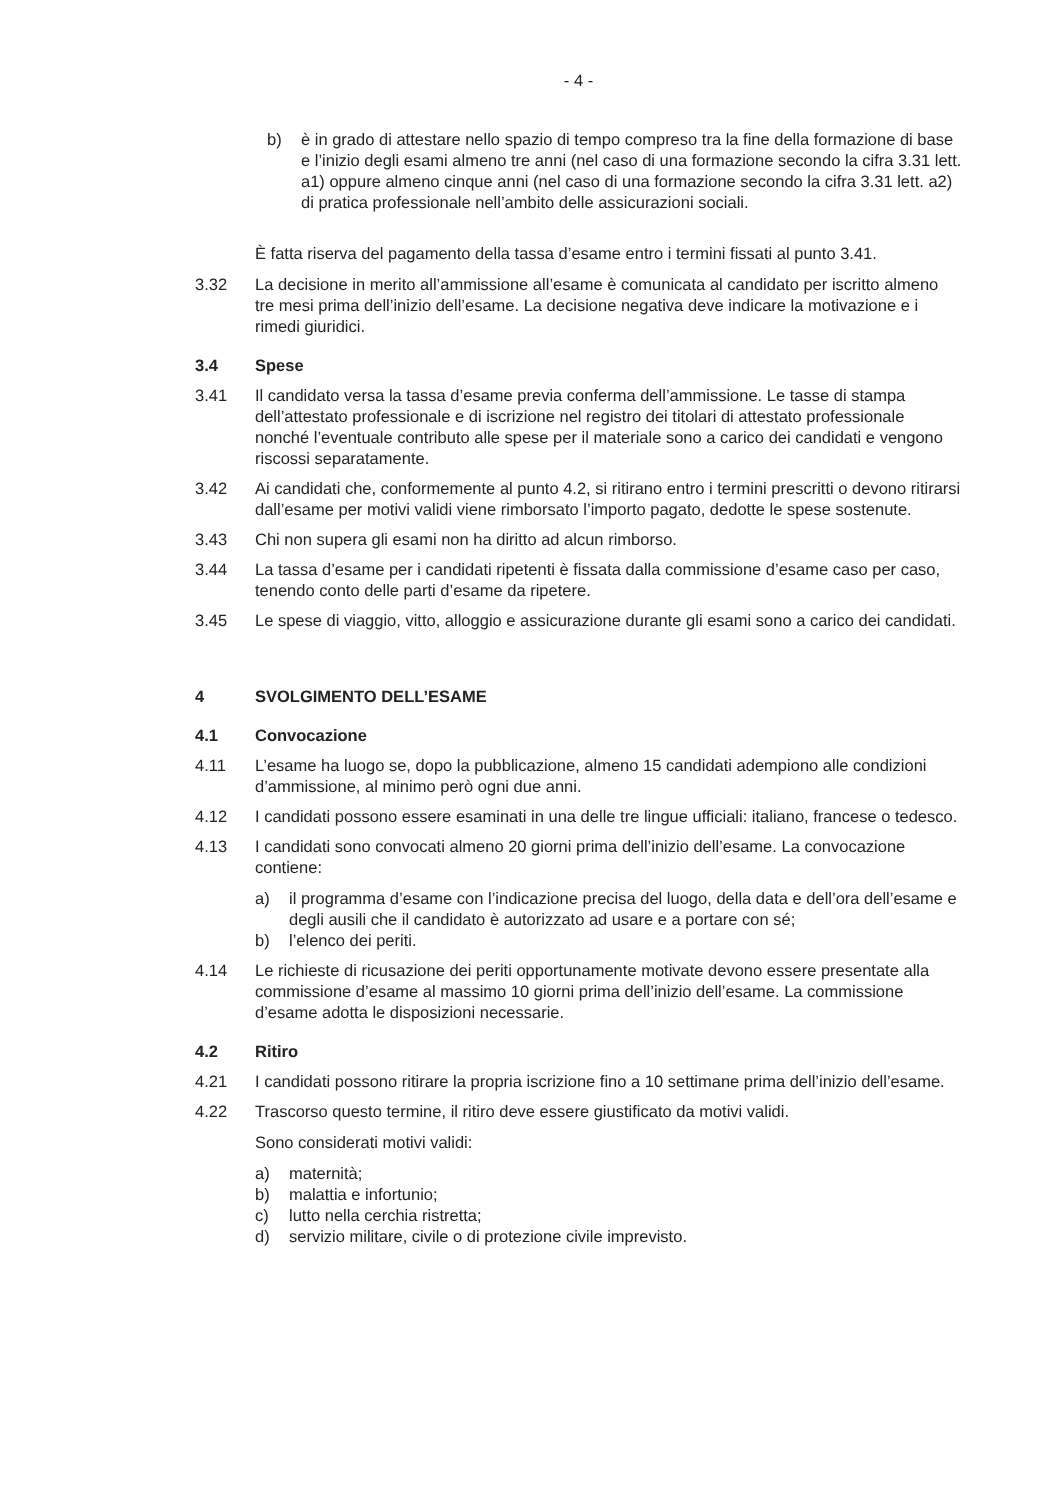- 4 -
b) è in grado di attestare nello spazio di tempo compreso tra la fine della formazione di base e l’inizio degli esami almeno tre anni (nel caso di una formazione secondo la cifra 3.31 lett. a1) oppure almeno cinque anni (nel caso di una formazione secondo la cifra 3.31 lett. a2) di pratica professionale nell’ambito delle assicurazioni sociali.
È fatta riserva del pagamento della tassa d’esame entro i termini fissati al punto 3.41.
3.32 La decisione in merito all’ammissione all’esame è comunicata al candidato per iscritto almeno tre mesi prima dell’inizio dell’esame. La decisione negativa deve indicare la motivazione e i rimedi giuridici.
3.4 Spese
3.41 Il candidato versa la tassa d’esame previa conferma dell’ammissione. Le tasse di stampa dell’attestato professionale e di iscrizione nel registro dei titolari di attestato professionale nonché l’eventuale contributo alle spese per il materiale sono a carico dei candidati e vengono riscossi separatamente.
3.42 Ai candidati che, conformemente al punto 4.2, si ritirano entro i termini prescritti o devono ritirarsi dall’esame per motivi validi viene rimborsato l’importo pagato, dedotte le spese sostenute.
3.43 Chi non supera gli esami non ha diritto ad alcun rimborso.
3.44 La tassa d’esame per i candidati ripetenti è fissata dalla commissione d’esame caso per caso, tenendo conto delle parti d’esame da ripetere.
3.45 Le spese di viaggio, vitto, alloggio e assicurazione durante gli esami sono a carico dei candidati.
4 SVOLGIMENTO DELL’ESAME
4.1 Convocazione
4.11 L’esame ha luogo se, dopo la pubblicazione, almeno 15 candidati adempiono alle condizioni d’ammissione, al minimo però ogni due anni.
4.12 I candidati possono essere esaminati in una delle tre lingue ufficiali: italiano, francese o tedesco.
4.13 I candidati sono convocati almeno 20 giorni prima dell’inizio dell’esame. La convocazione contiene:
a) il programma d’esame con l’indicazione precisa del luogo, della data e dell’ora dell’esame e degli ausili che il candidato è autorizzato ad usare e a portare con sé;
b) l’elenco dei periti.
4.14 Le richieste di ricusazione dei periti opportunamente motivate devono essere presentate alla commissione d’esame al massimo 10 giorni prima dell’inizio dell’esame. La commissione d’esame adotta le disposizioni necessarie.
4.2 Ritiro
4.21 I candidati possono ritirare la propria iscrizione fino a 10 settimane prima dell’inizio dell’esame.
4.22 Trascorso questo termine, il ritiro deve essere giustificato da motivi validi.
Sono considerati motivi validi:
a) maternità;
b) malattia e infortunio;
c) lutto nella cerchia ristretta;
d) servizio militare, civile o di protezione civile imprevisto.